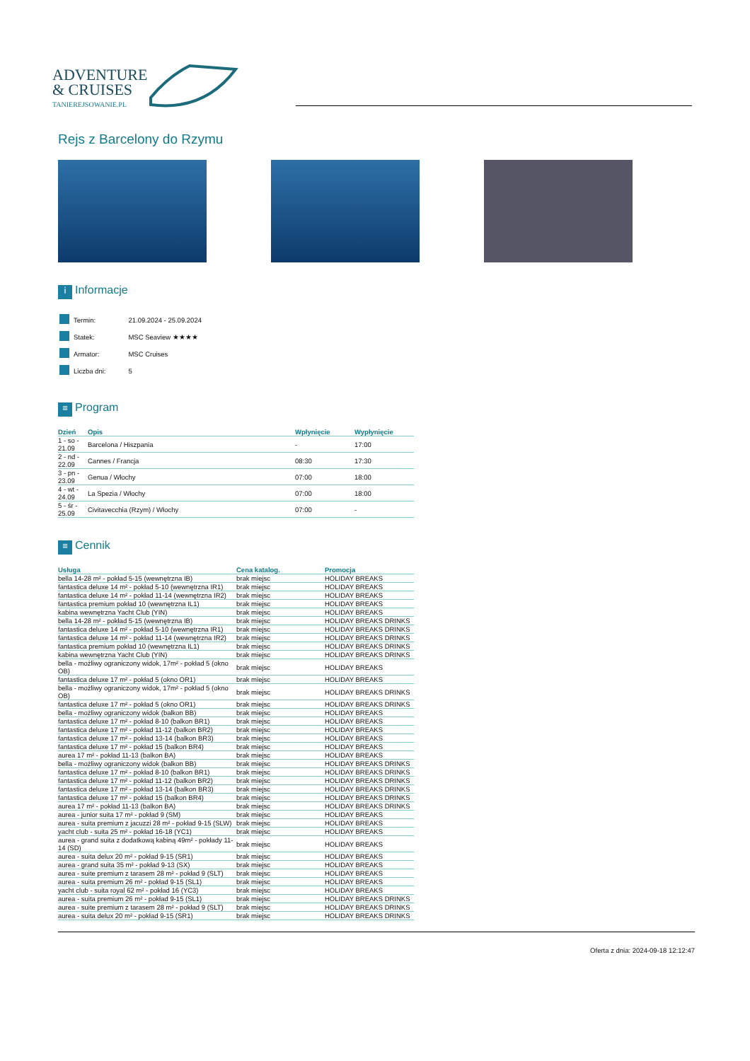ADVENTURE
& CRUISES
TANIEREJSOWANIE.PL
Rejs z Barcelony do Rzymu
i Informacje
| | Termin: | 21.09.2024 - 25.09.2024 |
| | Statek: | MSC Seaview ★★★★ |
| | Armator: | MSC Cruises |
| | Liczba dni: | 5 |
≡ Program
| Dzień | Opis | Wpłynięcie | Wypłynięcie |
| --- | --- | --- | --- |
| 1 - so - 21.09 | Barcelona / Hiszpania | - | 17:00 |
| 2 - nd - 22.09 | Cannes / Francja | 08:30 | 17:30 |
| 3 - pn - 23.09 | Genua / Włochy | 07:00 | 18:00 |
| 4 - wt - 24.09 | La Spezia / Włochy | 07:00 | 18:00 |
| 5 - śr - 25.09 | Civitavecchia (Rzym) / Włochy | 07:00 | - |
≡ Cennik
| Usługa | Cena katalog. | Promocja |
| --- | --- | --- |
| bella 14-28 m² - pokład 5-15 (wewnętrzna IB) | brak miejsc | HOLIDAY BREAKS |
| fantastica deluxe 14 m² - pokład 5-10 (wewnętrzna IR1) | brak miejsc | HOLIDAY BREAKS |
| fantastica deluxe 14 m² - pokład 11-14 (wewnętrzna IR2) | brak miejsc | HOLIDAY BREAKS |
| fantastica premium pokład 10 (wewnętrzna IL1) | brak miejsc | HOLIDAY BREAKS |
| kabina wewnętrzna Yacht Club (YIN) | brak miejsc | HOLIDAY BREAKS |
| bella 14-28 m² - pokład 5-15 (wewnętrzna IB) | brak miejsc | HOLIDAY BREAKS DRINKS |
| fantastica deluxe 14 m² - pokład 5-10 (wewnętrzna IR1) | brak miejsc | HOLIDAY BREAKS DRINKS |
| fantastica deluxe 14 m² - pokład 11-14 (wewnętrzna IR2) | brak miejsc | HOLIDAY BREAKS DRINKS |
| fantastica premium pokład 10 (wewnętrzna IL1) | brak miejsc | HOLIDAY BREAKS DRINKS |
| kabina wewnętrzna Yacht Club (YIN) | brak miejsc | HOLIDAY BREAKS DRINKS |
| bella - możliwy ograniczony widok, 17m² - pokład 5 (okno OB) | brak miejsc | HOLIDAY BREAKS |
| fantastica deluxe 17 m² - pokład 5 (okno OR1) | brak miejsc | HOLIDAY BREAKS |
| bella - możliwy ograniczony widok, 17m² - pokład 5 (okno OB) | brak miejsc | HOLIDAY BREAKS DRINKS |
| fantastica deluxe 17 m² - pokład 5 (okno OR1) | brak miejsc | HOLIDAY BREAKS DRINKS |
| bella - możliwy ograniczony widok (balkon BB) | brak miejsc | HOLIDAY BREAKS |
| fantastica deluxe 17 m² - pokład 8-10 (balkon BR1) | brak miejsc | HOLIDAY BREAKS |
| fantastica deluxe 17 m² - pokład 11-12 (balkon BR2) | brak miejsc | HOLIDAY BREAKS |
| fantastica deluxe 17 m² - pokład 13-14 (balkon BR3) | brak miejsc | HOLIDAY BREAKS |
| fantastica deluxe 17 m² - pokład 15 (balkon BR4) | brak miejsc | HOLIDAY BREAKS |
| aurea 17 m² - pokład 11-13 (balkon BA) | brak miejsc | HOLIDAY BREAKS |
| bella - możliwy ograniczony widok (balkon BB) | brak miejsc | HOLIDAY BREAKS DRINKS |
| fantastica deluxe 17 m² - pokład 8-10 (balkon BR1) | brak miejsc | HOLIDAY BREAKS DRINKS |
| fantastica deluxe 17 m² - pokład 11-12 (balkon BR2) | brak miejsc | HOLIDAY BREAKS DRINKS |
| fantastica deluxe 17 m² - pokład 13-14 (balkon BR3) | brak miejsc | HOLIDAY BREAKS DRINKS |
| fantastica deluxe 17 m² - pokład 15 (balkon BR4) | brak miejsc | HOLIDAY BREAKS DRINKS |
| aurea 17 m² - pokład 11-13 (balkon BA) | brak miejsc | HOLIDAY BREAKS DRINKS |
| aurea - junior suita 17 m² - pokład 9 (SM) | brak miejsc | HOLIDAY BREAKS |
| aurea - suita premium z jacuzzi 28 m² - pokład 9-15 (SLW) | brak miejsc | HOLIDAY BREAKS |
| yacht club - suita 25 m² - pokład 16-18 (YC1) | brak miejsc | HOLIDAY BREAKS |
| aurea - grand suita z dodatkową kabiną 49m² - pokłady 11-14 (SD) | brak miejsc | HOLIDAY BREAKS |
| aurea - suita delux 20 m² - pokład 9-15 (SR1) | brak miejsc | HOLIDAY BREAKS |
| aurea - grand suita 35 m² - pokład 9-13 (SX) | brak miejsc | HOLIDAY BREAKS |
| aurea - suite premium z tarasem 28 m² - pokład 9 (SLT) | brak miejsc | HOLIDAY BREAKS |
| aurea - suita premium 26 m² - pokład 9-15 (SL1) | brak miejsc | HOLIDAY BREAKS |
| yacht club - suita royal 62 m² - pokład 16 (YC3) | brak miejsc | HOLIDAY BREAKS |
| aurea - suita premium 26 m² - pokład 9-15 (SL1) | brak miejsc | HOLIDAY BREAKS DRINKS |
| aurea - suite premium z tarasem 28 m² - pokład 9 (SLT) | brak miejsc | HOLIDAY BREAKS DRINKS |
| aurea - suita delux 20 m² - pokład 9-15 (SR1) | brak miejsc | HOLIDAY BREAKS DRINKS |
Oferta z dnia: 2024-09-18 12:12:47